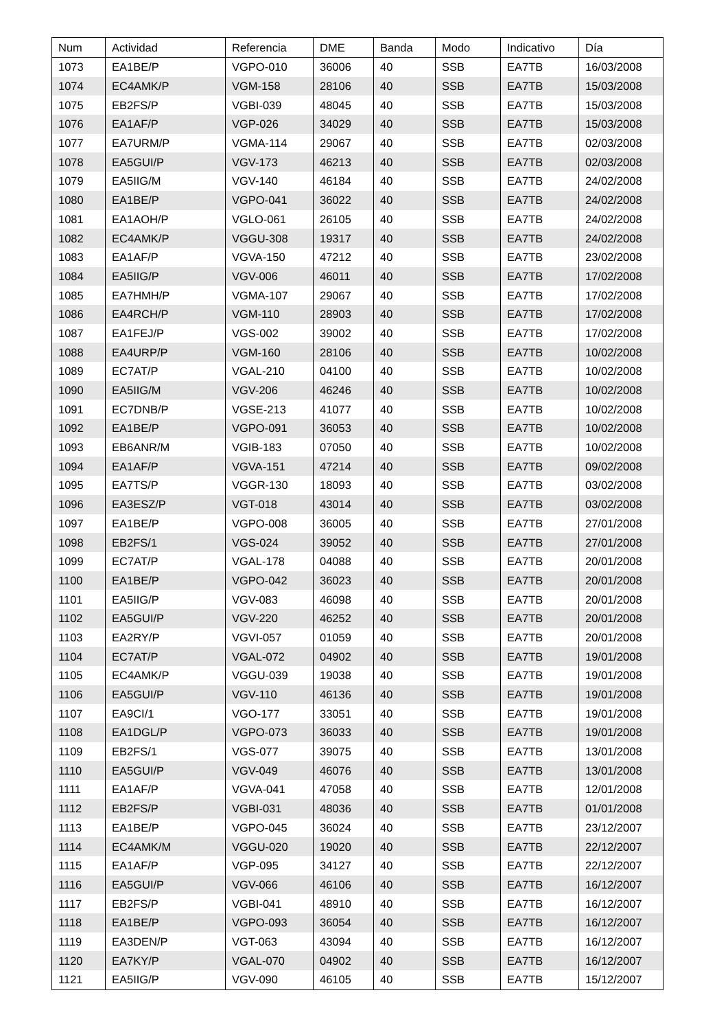| Num | Actividad | Referencia | DME | Banda | Modo | Indicativo | Día |
| --- | --- | --- | --- | --- | --- | --- | --- |
| 1073 | EA1BE/P | VGPO-010 | 36006 | 40 | SSB | EA7TB | 16/03/2008 |
| 1074 | EC4AMK/P | VGM-158 | 28106 | 40 | SSB | EA7TB | 15/03/2008 |
| 1075 | EB2FS/P | VGBI-039 | 48045 | 40 | SSB | EA7TB | 15/03/2008 |
| 1076 | EA1AF/P | VGP-026 | 34029 | 40 | SSB | EA7TB | 15/03/2008 |
| 1077 | EA7URM/P | VGMA-114 | 29067 | 40 | SSB | EA7TB | 02/03/2008 |
| 1078 | EA5GUI/P | VGV-173 | 46213 | 40 | SSB | EA7TB | 02/03/2008 |
| 1079 | EA5IIG/M | VGV-140 | 46184 | 40 | SSB | EA7TB | 24/02/2008 |
| 1080 | EA1BE/P | VGPO-041 | 36022 | 40 | SSB | EA7TB | 24/02/2008 |
| 1081 | EA1AOH/P | VGLO-061 | 26105 | 40 | SSB | EA7TB | 24/02/2008 |
| 1082 | EC4AMK/P | VGGU-308 | 19317 | 40 | SSB | EA7TB | 24/02/2008 |
| 1083 | EA1AF/P | VGVA-150 | 47212 | 40 | SSB | EA7TB | 23/02/2008 |
| 1084 | EA5IIG/P | VGV-006 | 46011 | 40 | SSB | EA7TB | 17/02/2008 |
| 1085 | EA7HMH/P | VGMA-107 | 29067 | 40 | SSB | EA7TB | 17/02/2008 |
| 1086 | EA4RCH/P | VGM-110 | 28903 | 40 | SSB | EA7TB | 17/02/2008 |
| 1087 | EA1FEJ/P | VGS-002 | 39002 | 40 | SSB | EA7TB | 17/02/2008 |
| 1088 | EA4URP/P | VGM-160 | 28106 | 40 | SSB | EA7TB | 10/02/2008 |
| 1089 | EC7AT/P | VGAL-210 | 04100 | 40 | SSB | EA7TB | 10/02/2008 |
| 1090 | EA5IIG/M | VGV-206 | 46246 | 40 | SSB | EA7TB | 10/02/2008 |
| 1091 | EC7DNB/P | VGSE-213 | 41077 | 40 | SSB | EA7TB | 10/02/2008 |
| 1092 | EA1BE/P | VGPO-091 | 36053 | 40 | SSB | EA7TB | 10/02/2008 |
| 1093 | EB6ANR/M | VGIB-183 | 07050 | 40 | SSB | EA7TB | 10/02/2008 |
| 1094 | EA1AF/P | VGVA-151 | 47214 | 40 | SSB | EA7TB | 09/02/2008 |
| 1095 | EA7TS/P | VGGR-130 | 18093 | 40 | SSB | EA7TB | 03/02/2008 |
| 1096 | EA3ESZ/P | VGT-018 | 43014 | 40 | SSB | EA7TB | 03/02/2008 |
| 1097 | EA1BE/P | VGPO-008 | 36005 | 40 | SSB | EA7TB | 27/01/2008 |
| 1098 | EB2FS/1 | VGS-024 | 39052 | 40 | SSB | EA7TB | 27/01/2008 |
| 1099 | EC7AT/P | VGAL-178 | 04088 | 40 | SSB | EA7TB | 20/01/2008 |
| 1100 | EA1BE/P | VGPO-042 | 36023 | 40 | SSB | EA7TB | 20/01/2008 |
| 1101 | EA5IIG/P | VGV-083 | 46098 | 40 | SSB | EA7TB | 20/01/2008 |
| 1102 | EA5GUI/P | VGV-220 | 46252 | 40 | SSB | EA7TB | 20/01/2008 |
| 1103 | EA2RY/P | VGVI-057 | 01059 | 40 | SSB | EA7TB | 20/01/2008 |
| 1104 | EC7AT/P | VGAL-072 | 04902 | 40 | SSB | EA7TB | 19/01/2008 |
| 1105 | EC4AMK/P | VGGU-039 | 19038 | 40 | SSB | EA7TB | 19/01/2008 |
| 1106 | EA5GUI/P | VGV-110 | 46136 | 40 | SSB | EA7TB | 19/01/2008 |
| 1107 | EA9CI/1 | VGO-177 | 33051 | 40 | SSB | EA7TB | 19/01/2008 |
| 1108 | EA1DGL/P | VGPO-073 | 36033 | 40 | SSB | EA7TB | 19/01/2008 |
| 1109 | EB2FS/1 | VGS-077 | 39075 | 40 | SSB | EA7TB | 13/01/2008 |
| 1110 | EA5GUI/P | VGV-049 | 46076 | 40 | SSB | EA7TB | 13/01/2008 |
| 1111 | EA1AF/P | VGVA-041 | 47058 | 40 | SSB | EA7TB | 12/01/2008 |
| 1112 | EB2FS/P | VGBI-031 | 48036 | 40 | SSB | EA7TB | 01/01/2008 |
| 1113 | EA1BE/P | VGPO-045 | 36024 | 40 | SSB | EA7TB | 23/12/2007 |
| 1114 | EC4AMK/M | VGGU-020 | 19020 | 40 | SSB | EA7TB | 22/12/2007 |
| 1115 | EA1AF/P | VGP-095 | 34127 | 40 | SSB | EA7TB | 22/12/2007 |
| 1116 | EA5GUI/P | VGV-066 | 46106 | 40 | SSB | EA7TB | 16/12/2007 |
| 1117 | EB2FS/P | VGBI-041 | 48910 | 40 | SSB | EA7TB | 16/12/2007 |
| 1118 | EA1BE/P | VGPO-093 | 36054 | 40 | SSB | EA7TB | 16/12/2007 |
| 1119 | EA3DEN/P | VGT-063 | 43094 | 40 | SSB | EA7TB | 16/12/2007 |
| 1120 | EA7KY/P | VGAL-070 | 04902 | 40 | SSB | EA7TB | 16/12/2007 |
| 1121 | EA5IIG/P | VGV-090 | 46105 | 40 | SSB | EA7TB | 15/12/2007 |